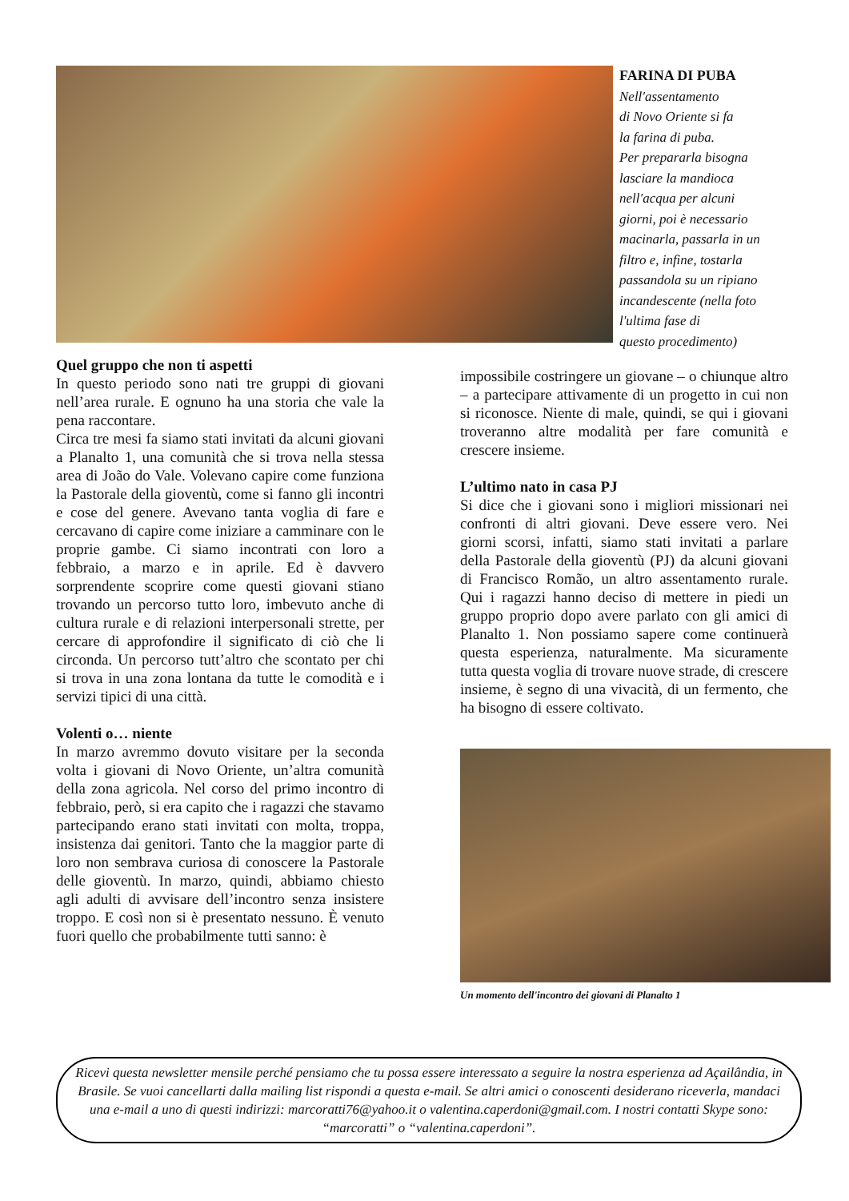FARINA DI PUBA
Nell'assentamento
di Novo Oriente si fa
la farina di puba.
Per prepararla bisogna
lasciare la mandioca
nell'acqua per alcuni
giorni, poi è necessario
macinarla, passarla in un
filtro e, infine, tostarla
passandola su un ripiano
incandescente (nella foto
l'ultima fase di
questo procedimento)
Quel gruppo che non ti aspetti
In questo periodo sono nati tre gruppi di giovani nell’area rurale. E ognuno ha una storia che vale la pena raccontare.
Circa tre mesi fa siamo stati invitati da alcuni giovani a Planalto 1, una comunità che si trova nella stessa area di João do Vale. Volevano capire come funziona la Pastorale della gioventù, come si fanno gli incontri e cose del genere. Avevano tanta voglia di fare e cercavano di capire come iniziare a camminare con le proprie gambe. Ci siamo incontrati con loro a febbraio, a marzo e in aprile. Ed è davvero sorprendente scoprire come questi giovani stiano trovando un percorso tutto loro, imbevuto anche di cultura rurale e di relazioni interpersonali strette, per cercare di approfondire il significato di ciò che li circonda. Un percorso tutt’altro che scontato per chi si trova in una zona lontana da tutte le comodità e i servizi tipici di una città.
Volenti o… niente
In marzo avremmo dovuto visitare per la seconda volta i giovani di Novo Oriente, un’altra comunità della zona agricola. Nel corso del primo incontro di febbraio, però, si era capito che i ragazzi che stavamo partecipando erano stati invitati con molta, troppa, insistenza dai genitori. Tanto che la maggior parte di loro non sembrava curiosa di conoscere la Pastorale delle gioventù. In marzo, quindi, abbiamo chiesto agli adulti di avvisare dell’incontro senza insistere troppo. E così non si è presentato nessuno. È venuto fuori quello che probabilmente tutti sanno: è
impossibile costringere un giovane – o chiunque altro – a partecipare attivamente di un progetto in cui non si riconosce. Niente di male, quindi, se qui i giovani troveranno altre modalità per fare comunità e crescere insieme.
L’ultimo nato in casa PJ
Si dice che i giovani sono i migliori missionari nei confronti di altri giovani. Deve essere vero. Nei giorni scorsi, infatti, siamo stati invitati a parlare della Pastorale della gioventù (PJ) da alcuni giovani di Francisco Romão, un altro assentamento rurale. Qui i ragazzi hanno deciso di mettere in piedi un gruppo proprio dopo avere parlato con gli amici di Planalto 1. Non possiamo sapere come continuerà questa esperienza, naturalmente. Ma sicuramente tutta questa voglia di trovare nuove strade, di crescere insieme, è segno di una vivacità, di un fermento, che ha bisogno di essere coltivato.
Un momento dell'incontro dei giovani di Planalto 1
Ricevi questa newsletter mensile perché pensiamo che tu possa essere interessato a seguire la nostra esperienza ad Açailândia, in Brasile. Se vuoi cancellarti dalla mailing list rispondi a questa e-mail. Se altri amici o conoscenti desiderano riceverla, mandaci una e-mail a uno di questi indirizzi: marcoratti76@yahoo.it o valentina.caperdoni@gmail.com. I nostri contatti Skype sono: “marcoratti” o “valentina.caperdoni”.